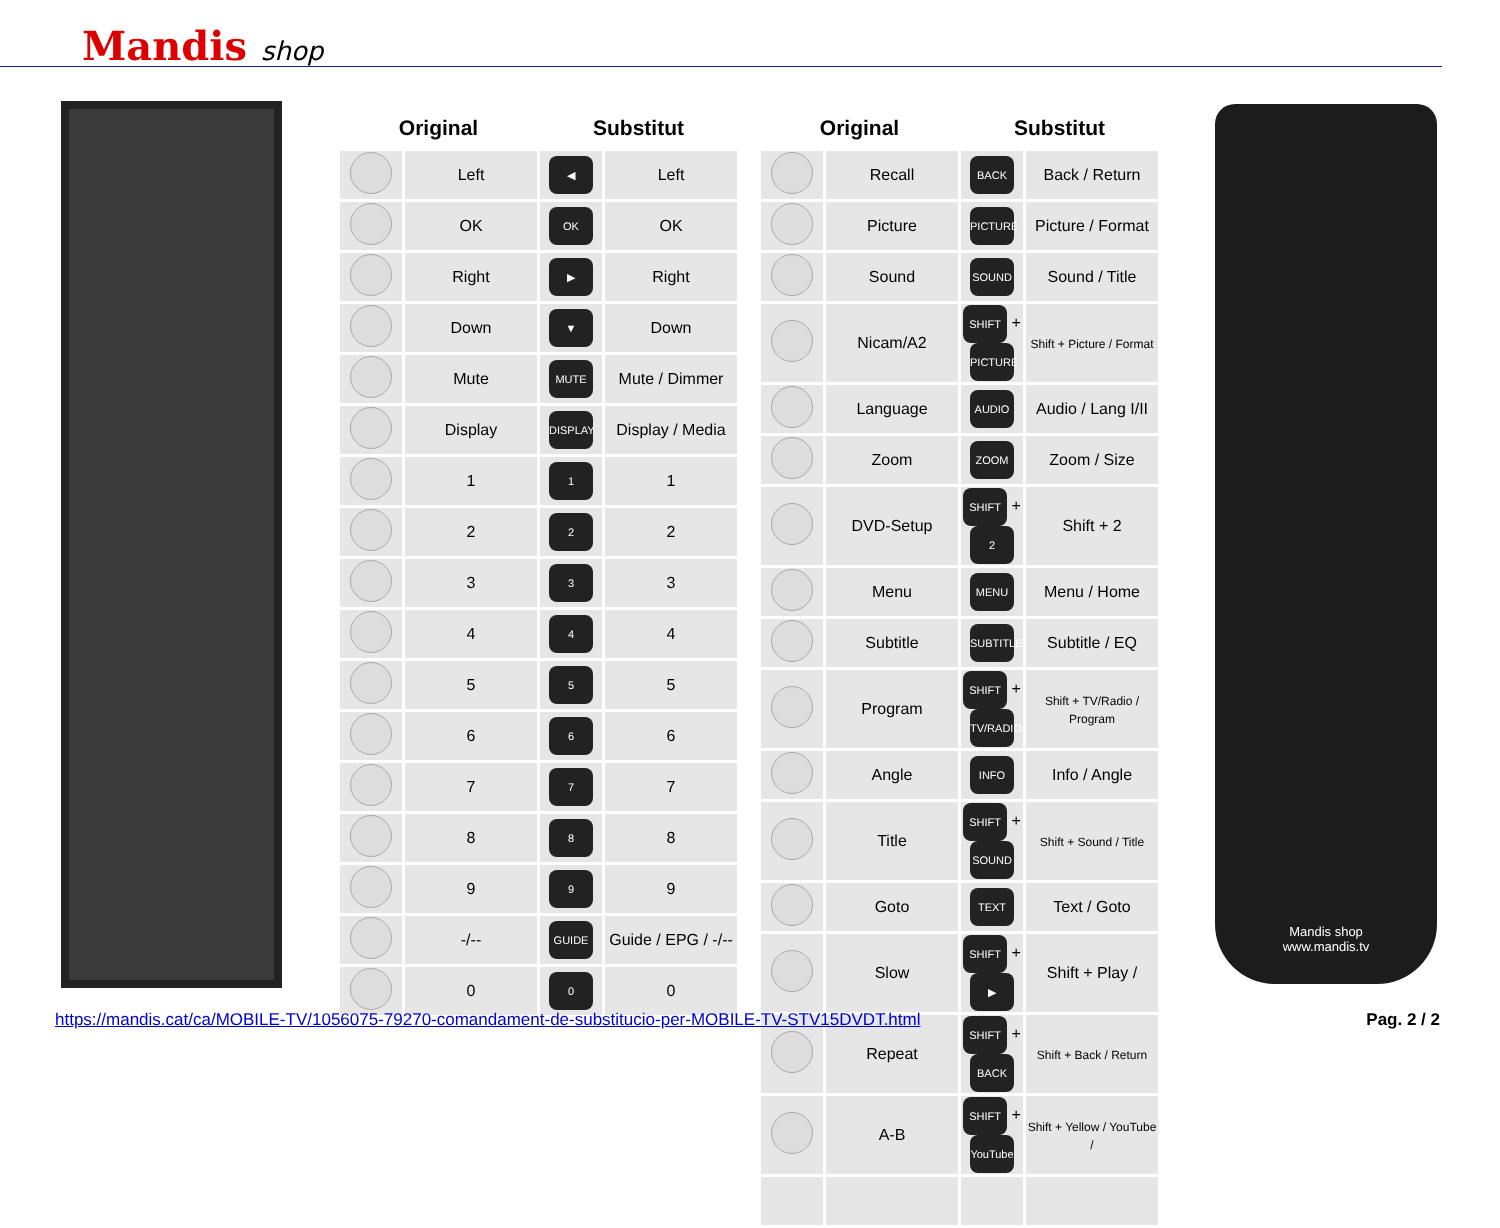Mandis shop
| Original | | Substitut | |
| --- | --- | --- | --- |
| | Left | ◀ | Left |
| | OK | OK | OK |
| | Right | ▶ | Right |
| | Down | ▼ | Down |
| | Mute | MUTE | Mute / Dimmer |
| | Display | DISPLAY | Display / Media |
| | 1 | 1 | 1 |
| | 2 | 2 | 2 |
| | 3 | 3 | 3 |
| | 4 | 4 | 4 |
| | 5 | 5 | 5 |
| | 6 | 6 | 6 |
| | 7 | 7 | 7 |
| | 8 | 8 | 8 |
| | 9 | 9 | 9 |
| | -/-- | GUIDE | Guide / EPG / -/-- |
| | 0 | 0 | 0 |
| Original | | Substitut | |
| --- | --- | --- | --- |
| | Recall | BACK | Back / Return |
| | Picture | PICTURE | Picture / Format |
| | Sound | SOUND | Sound / Title |
| | Nicam/A2 | SHIFT + PICTURE | Shift + Picture / Format |
| | Language | AUDIO | Audio / Lang I/II |
| | Zoom | ZOOM | Zoom / Size |
| | DVD-Setup | SHIFT + 2 | Shift + 2 |
| | Menu | MENU | Menu / Home |
| | Subtitle | SUBTITLE | Subtitle / EQ |
| | Program | SHIFT + TV/RADIO | Shift + TV/Radio / Program |
| | Angle | INFO | Info / Angle |
| | Title | SHIFT + SOUND | Shift + Sound / Title |
| | Goto | TEXT | Text / Goto |
| | Slow | SHIFT + ▶ | Shift + Play / |
| | Repeat | SHIFT + BACK | Shift + Back / Return |
| | A-B | SHIFT + YouTube | Shift + Yellow / YouTube / |
Mandis shop
www.mandis.tv
https://mandis.cat/ca/MOBILE-TV/1056075-79270-comandament-de-substitucio-per-MOBILE-TV-STV15DVDT.html
Pag. 2 / 2